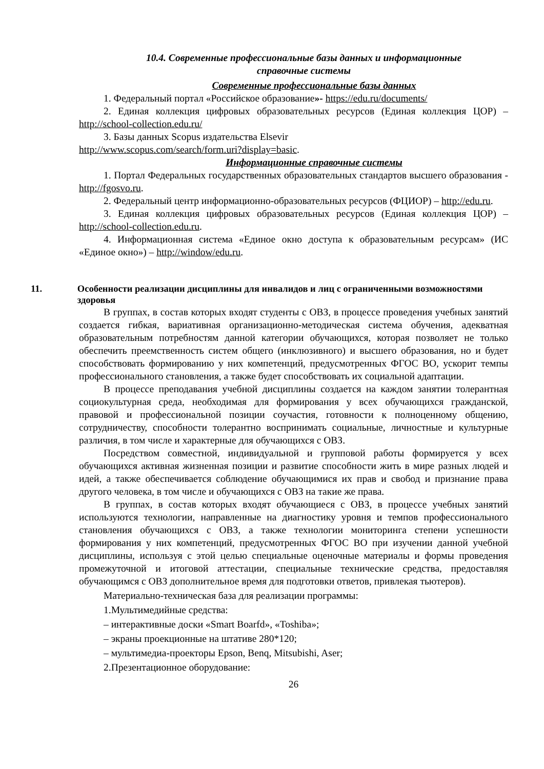10.4. Современные профессиональные базы данных и информационные
справочные системы
Современные профессиональные базы данных
1. Федеральный портал «Российское образование»- https://edu.ru/documents/
2. Единая коллекция цифровых образовательных ресурсов (Единая коллекция ЦОР) – http://school-collection.edu.ru/
3. Базы данных Scopus издательства Elsevir
http://www.scopus.com/search/form.uri?display=basic.
Информационные справочные системы
1. Портал Федеральных государственных образовательных стандартов высшего образования - http://fgosvo.ru.
2. Федеральный центр информационно-образовательных ресурсов (ФЦИОР) – http://edu.ru.
3. Единая коллекция цифровых образовательных ресурсов (Единая коллекция ЦОР) – http://school-collection.edu.ru.
4. Информационная система «Единое окно доступа к образовательным ресурсам» (ИС «Единое окно») – http://window/edu.ru.
11. Особенности реализации дисциплины для инвалидов и лиц с ограниченными возможностями здоровья
В группах, в состав которых входят студенты с ОВЗ, в процессе проведения учебных занятий создается гибкая, вариативная организационно-методическая система обучения, адекватная образовательным потребностям данной категории обучающихся, которая позволяет не только обеспечить преемственность систем общего (инклюзивного) и высшего образования, но и будет способствовать формированию у них компетенций, предусмотренных ФГОС ВО, ускорит темпы профессионального становления, а также будет способствовать их социальной адаптации.
В процессе преподавания учебной дисциплины создается на каждом занятии толерантная социокультурная среда, необходимая для формирования у всех обучающихся гражданской, правовой и профессиональной позиции соучастия, готовности к полноценному общению, сотрудничеству, способности толерантно воспринимать социальные, личностные и культурные различия, в том числе и характерные для обучающихся с ОВЗ.
Посредством совместной, индивидуальной и групповой работы формируется у всех обучающихся активная жизненная позиции и развитие способности жить в мире разных людей и идей, а также обеспечивается соблюдение обучающимися их прав и свобод и признание права другого человека, в том числе и обучающихся с ОВЗ на такие же права.
В группах, в состав которых входят обучающиеся с ОВЗ, в процессе учебных занятий используются технологии, направленные на диагностику уровня и темпов профессионального становления обучающихся с ОВЗ, а также технологии мониторинга степени успешности формирования у них компетенций, предусмотренных ФГОС ВО при изучении данной учебной дисциплины, используя с этой целью специальные оценочные материалы и формы проведения промежуточной и итоговой аттестации, специальные технические средства, предоставляя обучающимся с ОВЗ дополнительное время для подготовки ответов, привлекая тьютеров).
Материально-техническая база для реализации программы:
1.Мультимедийные средства:
– интерактивные доски «Smart Boarfd», «Toshiba»;
– экраны проекционные на штативе 280*120;
– мультимедиа-проекторы Epson, Benq, Mitsubishi, Aser;
2.Презентационное оборудование:
26